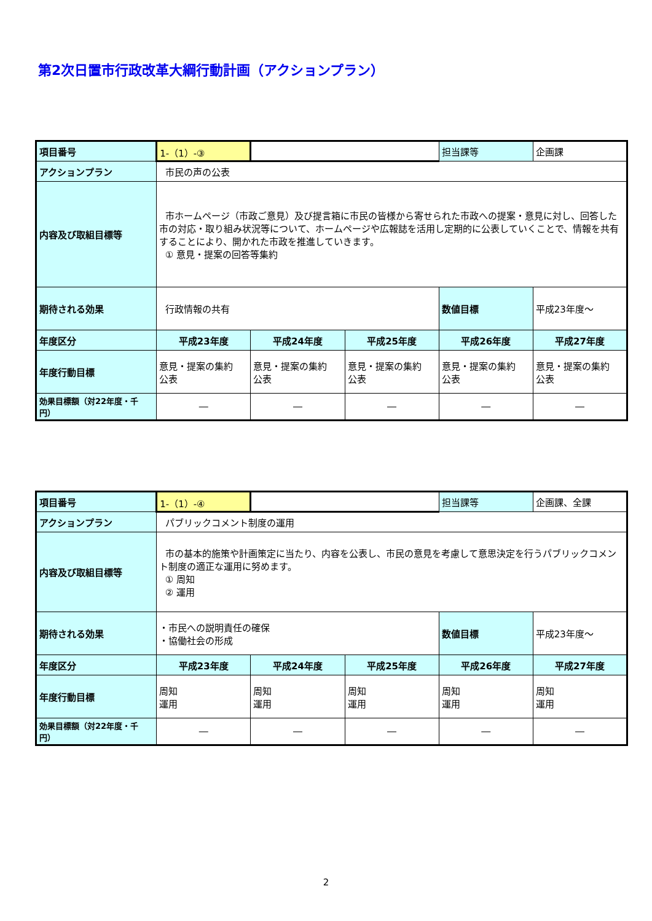第2次日置市行政改革大綱行動計画（アクションプラン）
| 項目番号 | 1-（1）-③ | | | 担当課等 | 企画課 |
| アクションプラン | 市民の声の公表 | | | | |
| 内容及び取組目標等 | 市ホームページ（市政ご意見）及び提言箱に市民の皆様から寄せられた市政への提案・意見に対し、回答した市の対応・取り組み状況等について、ホームページや広報誌を活用し定期的に公表していくことで、情報を共有することにより、開かれた市政を推進していきます。 ① 意見・提案の回答等集約 | | | | |
| 期待される効果 | 行政情報の共有 | | | 数値目標 | 平成23年度～ |
| 年度区分 | 平成23年度 | 平成24年度 | 平成25年度 | 平成26年度 | 平成27年度 |
| 年度行動目標 | 意見・提案の集約 公表 | 意見・提案の集約 公表 | 意見・提案の集約 公表 | 意見・提案の集約 公表 | 意見・提案の集約 公表 |
| 効果目標額（対22年度・千円） | ― | ― | ― | ― | ― |
| 項目番号 | 1-（1）-④ | | | 担当課等 | 企画課、全課 |
| アクションプラン | パブリックコメント制度の運用 | | | | |
| 内容及び取組目標等 | 市の基本的施策や計画策定に当たり、内容を公表し、市民の意見を考慮して意思決定を行うパブリックコメント制度の適正な運用に努めます。 ① 周知 ② 運用 | | | | |
| 期待される効果 | ・市民への説明責任の確保 ・協働社会の形成 | | | 数値目標 | 平成23年度～ |
| 年度区分 | 平成23年度 | 平成24年度 | 平成25年度 | 平成26年度 | 平成27年度 |
| 年度行動目標 | 周知 運用 | 周知 運用 | 周知 運用 | 周知 運用 | 周知 運用 |
| 効果目標額（対22年度・千円） | ― | ― | ― | ― | ― |
2